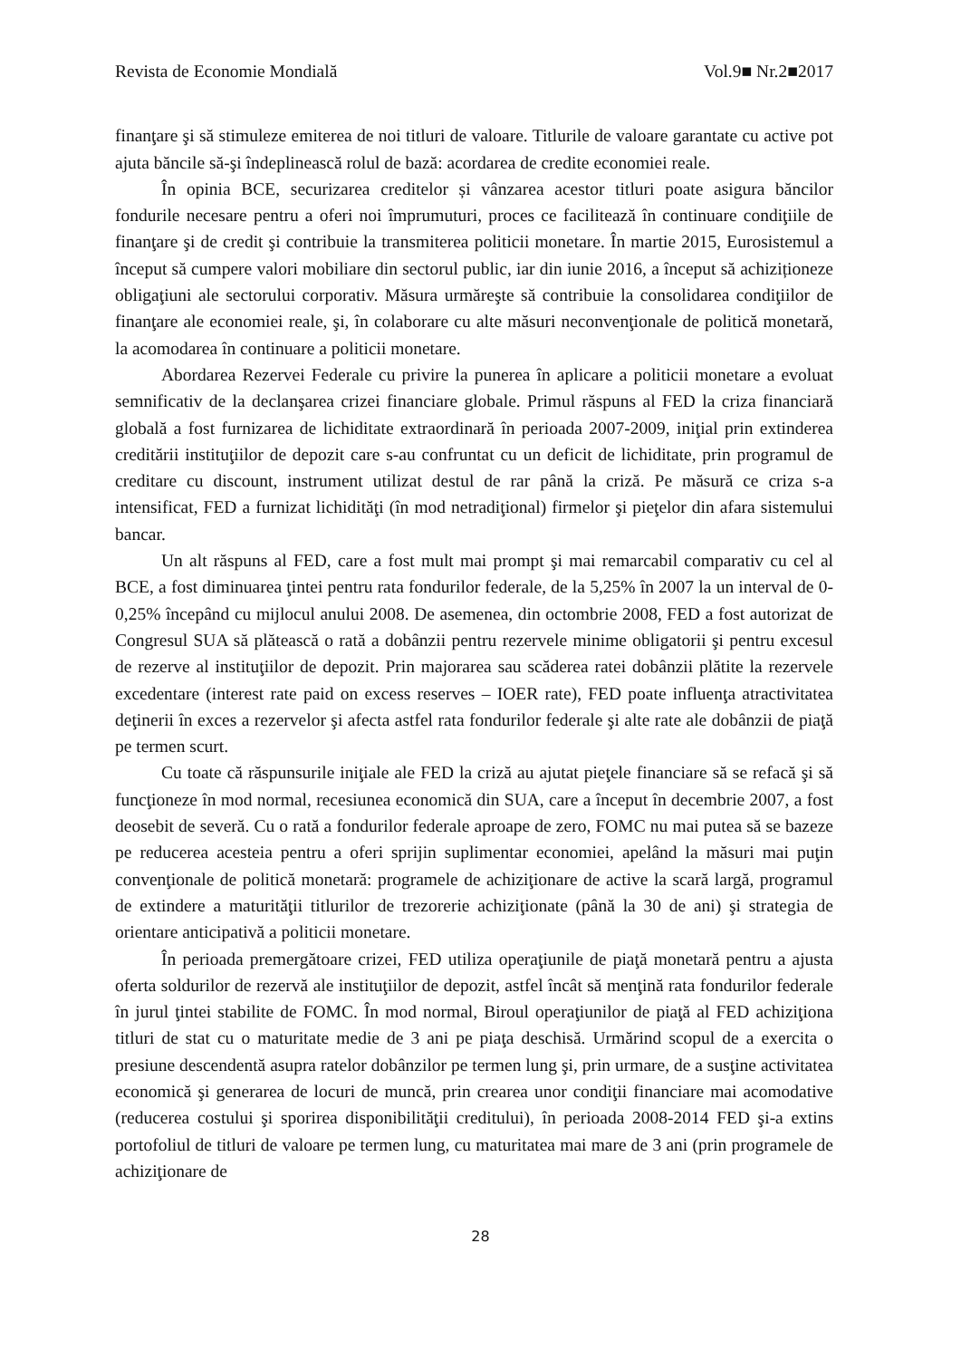Revista de Economie Mondială Vol.9■ Nr.2■2017
finanţare şi să stimuleze emiterea de noi titluri de valoare. Titlurile de valoare garantate cu active pot ajuta băncile să-şi îndeplinească rolul de bază: acordarea de credite economiei reale.
În opinia BCE, securizarea creditelor și vânzarea acestor titluri poate asigura băncilor fondurile necesare pentru a oferi noi împrumuturi, proces ce facilitează în continuare condiţiile de finanţare şi de credit şi contribuie la transmiterea politicii monetare. În martie 2015, Eurosistemul a început să cumpere valori mobiliare din sectorul public, iar din iunie 2016, a început să achiziționeze obligaţiuni ale sectorului corporativ. Măsura urmăreşte să contribuie la consolidarea condiţiilor de finanţare ale economiei reale, şi, în colaborare cu alte măsuri neconvenţionale de politică monetară, la acomodarea în continuare a politicii monetare.
Abordarea Rezervei Federale cu privire la punerea în aplicare a politicii monetare a evoluat semnificativ de la declanşarea crizei financiare globale. Primul răspuns al FED la criza financiară globală a fost furnizarea de lichiditate extraordinară în perioada 2007-2009, iniţial prin extinderea creditării instituţiilor de depozit care s-au confruntat cu un deficit de lichiditate, prin programul de creditare cu discount, instrument utilizat destul de rar până la criză. Pe măsură ce criza s-a intensificat, FED a furnizat lichidităţi (în mod netradiţional) firmelor şi pieţelor din afara sistemului bancar.
Un alt răspuns al FED, care a fost mult mai prompt şi mai remarcabil comparativ cu cel al BCE, a fost diminuarea ţintei pentru rata fondurilor federale, de la 5,25% în 2007 la un interval de 0-0,25% începând cu mijlocul anului 2008. De asemenea, din octombrie 2008, FED a fost autorizat de Congresul SUA să plătească o rată a dobânzii pentru rezervele minime obligatorii şi pentru excesul de rezerve al instituţiilor de depozit. Prin majorarea sau scăderea ratei dobânzii plătite la rezervele excedentare (interest rate paid on excess reserves – IOER rate), FED poate influenţa atractivitatea deţinerii în exces a rezervelor şi afecta astfel rata fondurilor federale şi alte rate ale dobânzii de piaţă pe termen scurt.
Cu toate că răspunsurile iniţiale ale FED la criză au ajutat pieţele financiare să se refacă şi să funcţioneze în mod normal, recesiunea economică din SUA, care a început în decembrie 2007, a fost deosebit de severă. Cu o rată a fondurilor federale aproape de zero, FOMC nu mai putea să se bazeze pe reducerea acesteia pentru a oferi sprijin suplimentar economiei, apelând la măsuri mai puţin convenţionale de politică monetară: programele de achiziţionare de active la scară largă, programul de extindere a maturităţii titlurilor de trezorerie achiziţionate (până la 30 de ani) şi strategia de orientare anticipativă a politicii monetare.
În perioada premergătoare crizei, FED utiliza operaţiunile de piaţă monetară pentru a ajusta oferta soldurilor de rezervă ale instituţiilor de depozit, astfel încât să menţină rata fondurilor federale în jurul ţintei stabilite de FOMC. În mod normal, Biroul operaţiunilor de piaţă al FED achiziţiona titluri de stat cu o maturitate medie de 3 ani pe piaţa deschisă. Urmărind scopul de a exercita o presiune descendentă asupra ratelor dobânzilor pe termen lung şi, prin urmare, de a susţine activitatea economică şi generarea de locuri de muncă, prin crearea unor condiţii financiare mai acomodative (reducerea costului şi sporirea disponibilităţii creditului), în perioada 2008-2014 FED şi-a extins portofoliul de titluri de valoare pe termen lung, cu maturitatea mai mare de 3 ani (prin programele de achiziţionare de
28